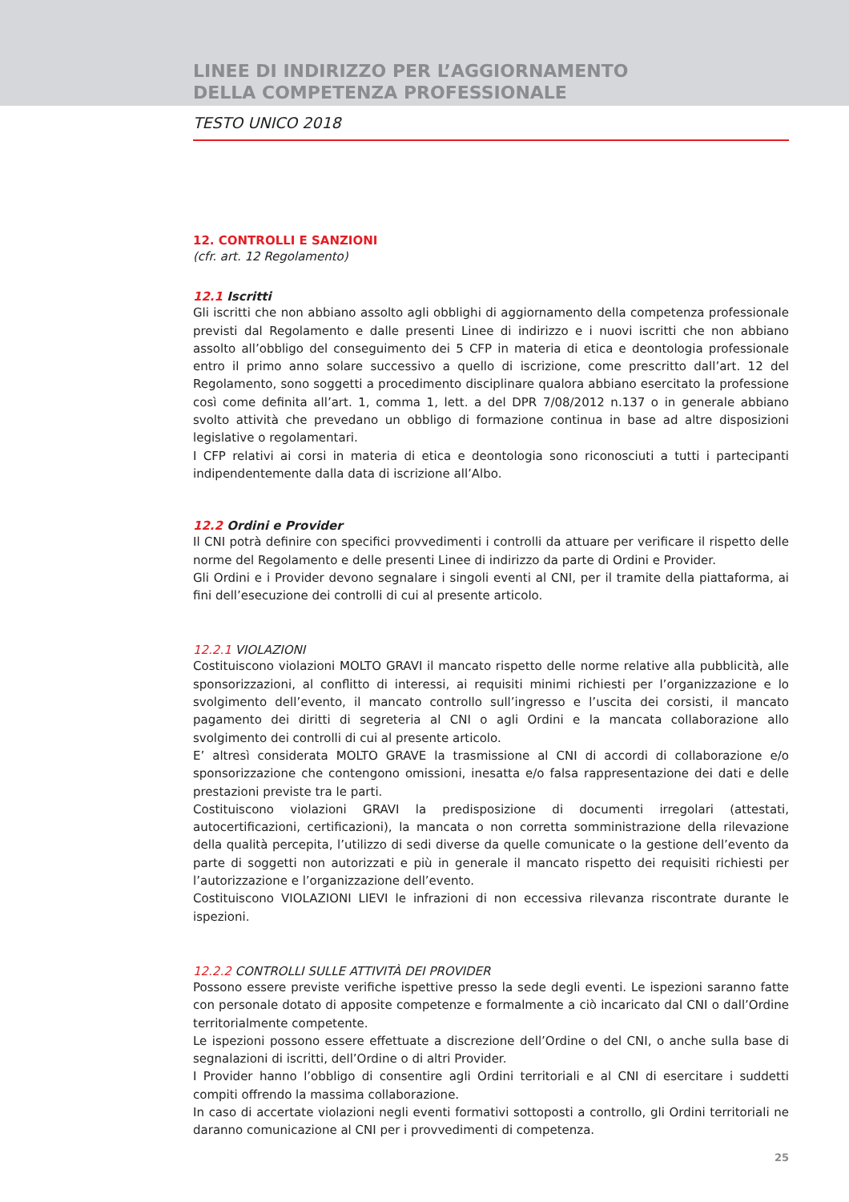LINEE DI INDIRIZZO PER L’AGGIORNAMENTO
DELLA COMPETENZA PROFESSIONALE
TESTO UNICO 2018
12. CONTROLLI E SANZIONI
(cfr. art. 12 Regolamento)
12.1 Iscritti
Gli iscritti che non abbiano assolto agli obblighi di aggiornamento della competenza professionale previsti dal Regolamento e dalle presenti Linee di indirizzo e i nuovi iscritti che non abbiano assolto all’obbligo del conseguimento dei 5 CFP in materia di etica e deontologia professionale entro il primo anno solare successivo a quello di iscrizione, come prescritto dall’art. 12 del Regolamento, sono soggetti a procedimento disciplinare qualora abbiano esercitato la professione così come definita all’art. 1, comma 1, lett. a del DPR 7/08/2012 n.137 o in generale abbiano svolto attività che prevedano un obbligo di formazione continua in base ad altre disposizioni legislative o regolamentari.
I CFP relativi ai corsi in materia di etica e deontologia sono riconosciuti a tutti i partecipanti indipendentemente dalla data di iscrizione all’Albo.
12.2 Ordini e Provider
Il CNI potrà definire con specifici provvedimenti i controlli da attuare per verificare il rispetto delle norme del Regolamento e delle presenti Linee di indirizzo da parte di Ordini e Provider.
Gli Ordini e i Provider devono segnalare i singoli eventi al CNI, per il tramite della piattaforma, ai fini dell’esecuzione dei controlli di cui al presente articolo.
12.2.1 VIOLAZIONI
Costituiscono violazioni MOLTO GRAVI il mancato rispetto delle norme relative alla pubblicità, alle sponsorizzazioni, al conflitto di interessi, ai requisiti minimi richiesti per l’organizzazione e lo svolgimento dell’evento, il mancato controllo sull’ingresso e l’uscita dei corsisti, il mancato pagamento dei diritti di segreteria al CNI o agli Ordini e la mancata collaborazione allo svolgimento dei controlli di cui al presente articolo.
E’ altresì considerata MOLTO GRAVE la trasmissione al CNI di accordi di collaborazione e/o sponsorizzazione che contengono omissioni, inesatta e/o falsa rappresentazione dei dati e delle prestazioni previste tra le parti.
Costituiscono violazioni GRAVI la predisposizione di documenti irregolari (attestati, autocertificazioni, certificazioni), la mancata o non corretta somministrazione della rilevazione della qualità percepita, l’utilizzo di sedi diverse da quelle comunicate o la gestione dell’evento da parte di soggetti non autorizzati e più in generale il mancato rispetto dei requisiti richiesti per l’autorizzazione e l’organizzazione dell’evento.
Costituiscono VIOLAZIONI LIEVI le infrazioni di non eccessiva rilevanza riscontrate durante le ispezioni.
12.2.2 CONTROLLI SULLE ATTIVITÀ DEI PROVIDER
Possono essere previste verifiche ispettive presso la sede degli eventi. Le ispezioni saranno fatte con personale dotato di apposite competenze e formalmente a ciò incaricato dal CNI o dall’Ordine territorialmente competente.
Le ispezioni possono essere effettuate a discrezione dell’Ordine o del CNI, o anche sulla base di segnalazioni di iscritti, dell’Ordine o di altri Provider.
I Provider hanno l’obbligo di consentire agli Ordini territoriali e al CNI di esercitare i suddetti compiti offrendo la massima collaborazione.
In caso di accertate violazioni negli eventi formativi sottoposti a controllo, gli Ordini territoriali ne daranno comunicazione al CNI per i provvedimenti di competenza.
25